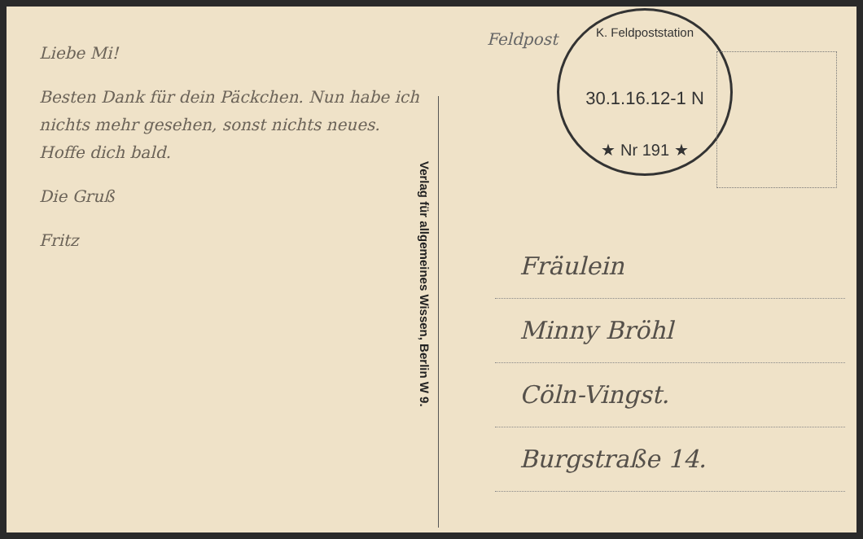Liebe Mi!
Besten Dank für dein Päckchen. Nun habe ich nichts mehr gesehen, sonst nichts neues. Hoffe dich bald.
Die Gruß
Fritz
Verlag für allgemeines Wissen, Berlin W 9.
Feldpost
K. Feldpoststation
30.1.16.12-1 N
★ Nr 191 ★
Fräulein
Minny Bröhl
Cöln-Vingst.
Burgstraße 14.